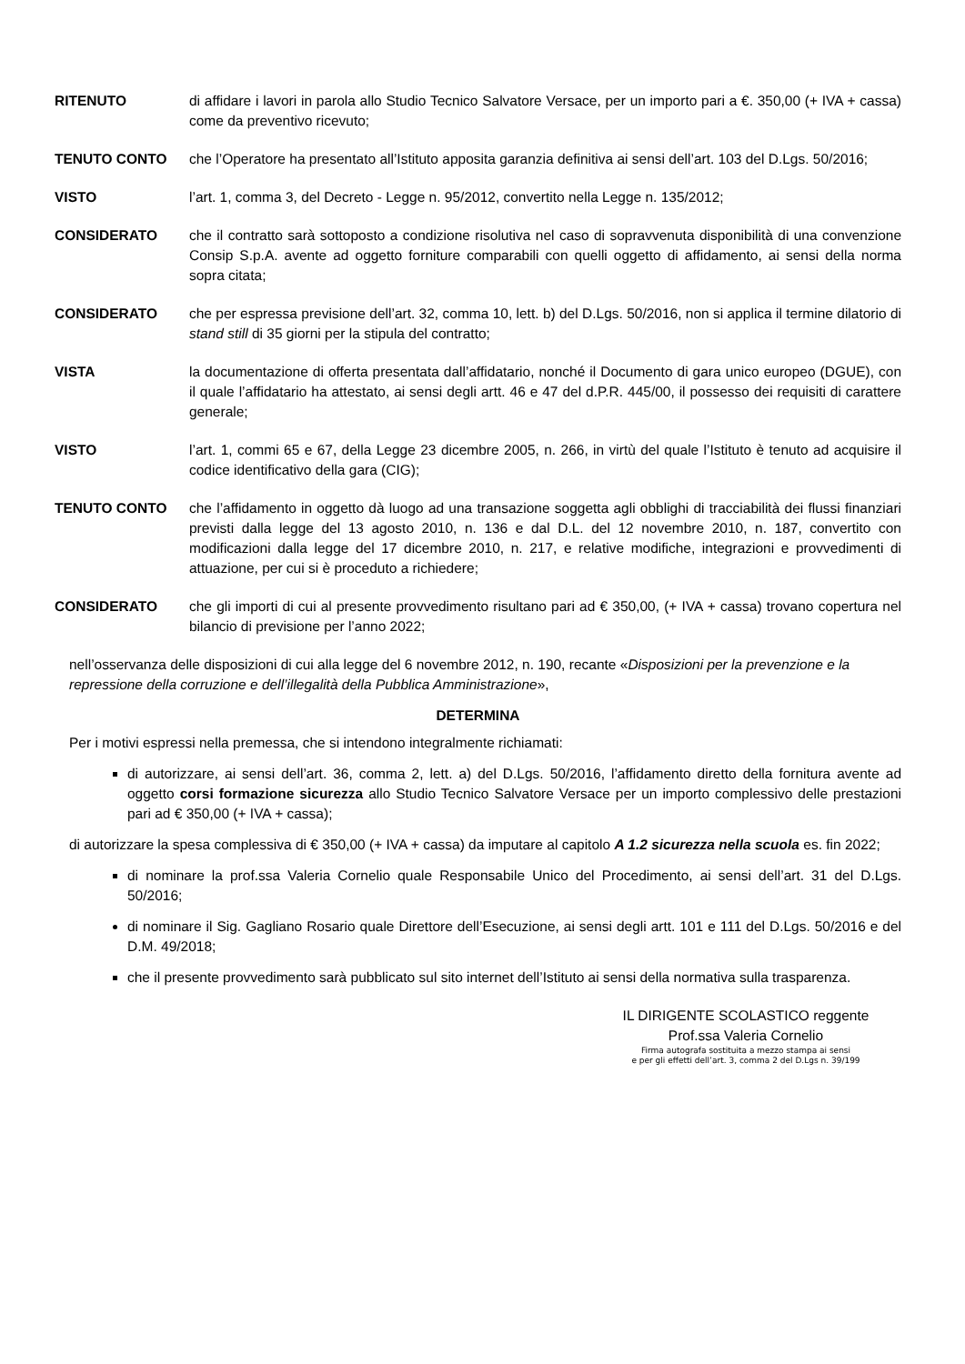RITENUTO di affidare i lavori in parola allo Studio Tecnico Salvatore Versace, per un importo pari a €. 350,00 (+ IVA + cassa) come da preventivo ricevuto;
TENUTO CONTO che l’Operatore ha presentato all’Istituto apposita garanzia definitiva ai sensi dell’art. 103 del D.Lgs. 50/2016;
VISTO l’art. 1, comma 3, del Decreto - Legge n. 95/2012, convertito nella Legge n. 135/2012;
CONSIDERATO che il contratto sarà sottoposto a condizione risolutiva nel caso di sopravvenuta disponibilità di una convenzione Consip S.p.A. avente ad oggetto forniture comparabili con quelli oggetto di affidamento, ai sensi della norma sopra citata;
CONSIDERATO che per espressa previsione dell’art. 32, comma 10, lett. b) del D.Lgs. 50/2016, non si applica il termine dilatorio di stand still di 35 giorni per la stipula del contratto;
VISTA la documentazione di offerta presentata dall’affidatario, nonché il Documento di gara unico europeo (DGUE), con il quale l’affidatario ha attestato, ai sensi degli artt. 46 e 47 del d.P.R. 445/00, il possesso dei requisiti di carattere generale;
VISTO l’art. 1, commi 65 e 67, della Legge 23 dicembre 2005, n. 266, in virtù del quale l’Istituto è tenuto ad acquisire il codice identificativo della gara (CIG);
TENUTO CONTO che l’affidamento in oggetto dà luogo ad una transazione soggetta agli obblighi di tracciabilità dei flussi finanziari previsti dalla legge del 13 agosto 2010, n. 136 e dal D.L. del 12 novembre 2010, n. 187, convertito con modificazioni dalla legge del 17 dicembre 2010, n. 217, e relative modifiche, integrazioni e provvedimenti di attuazione, per cui si è proceduto a richiedere;
CONSIDERATO che gli importi di cui al presente provvedimento risultano pari ad € 350,00, (+ IVA + cassa) trovano copertura nel bilancio di previsione per l’anno 2022;
nell’osservanza delle disposizioni di cui alla legge del 6 novembre 2012, n. 190, recante «Disposizioni per la prevenzione e la repressione della corruzione e dell’illegalità della Pubblica Amministrazione»,
DETERMINA
Per i motivi espressi nella premessa, che si intendono integralmente richiamati:
di autorizzare, ai sensi dell’art. 36, comma 2, lett. a) del D.Lgs. 50/2016, l’affidamento diretto della fornitura avente ad oggetto corsi formazione sicurezza allo Studio Tecnico Salvatore Versace per un importo complessivo delle prestazioni pari ad € 350,00 (+ IVA + cassa);
di autorizzare la spesa complessiva di € 350,00 (+ IVA + cassa) da imputare al capitolo A 1.2 sicurezza nella scuola es. fin 2022;
di nominare la prof.ssa Valeria Cornelio quale Responsabile Unico del Procedimento, ai sensi dell’art. 31 del D.Lgs. 50/2016;
di nominare il Sig. Gagliano Rosario quale Direttore dell’Esecuzione, ai sensi degli artt. 101 e 111 del D.Lgs. 50/2016 e del D.M. 49/2018;
che il presente provvedimento sarà pubblicato sul sito internet dell’Istituto ai sensi della normativa sulla trasparenza.
IL DIRIGENTE SCOLASTICO reggente
Prof.ssa Valeria Cornelio
Firma autografa sostituita a mezzo stampa ai sensi
e per gli effetti dell’art. 3, comma 2 del D.Lgs n. 39/199